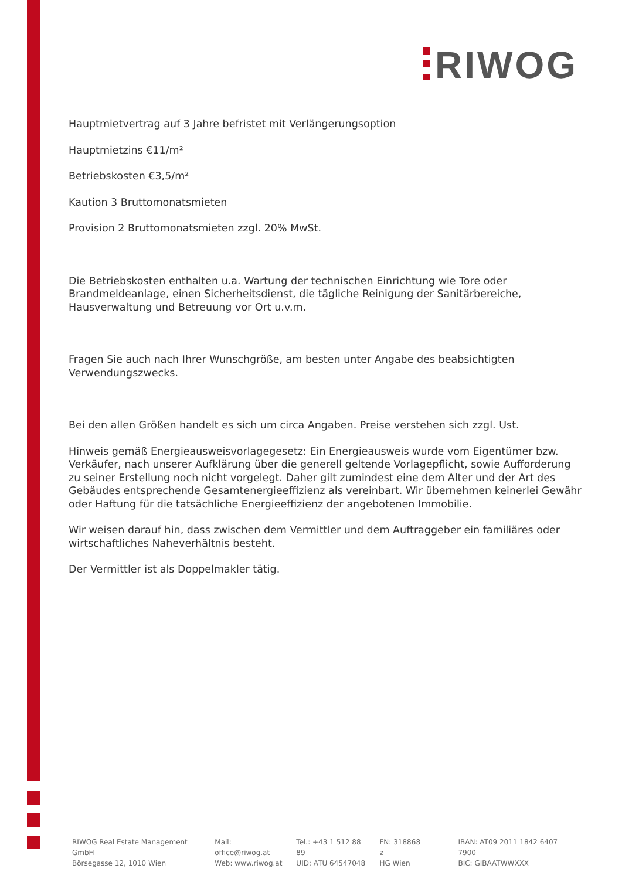RIWOG
Hauptmietvertrag auf 3 Jahre befristet mit Verlängerungsoption
Hauptmietzins €11/m²
Betriebskosten €3,5/m²
Kaution 3 Bruttomonatsmieten
Provision 2 Bruttomonatsmieten zzgl. 20% MwSt.
Die Betriebskosten enthalten u.a. Wartung der technischen Einrichtung wie Tore oder Brandmeldeanlage, einen Sicherheitsdienst, die tägliche Reinigung der Sanitärbereiche, Hausverwaltung und Betreuung vor Ort u.v.m.
Fragen Sie auch nach Ihrer Wunschgröße, am besten unter Angabe des beabsichtigten Verwendungszwecks.
Bei den allen Größen handelt es sich um circa Angaben. Preise verstehen sich zzgl. Ust.
Hinweis gemäß Energieausweisvorlagegesetz: Ein Energieausweis wurde vom Eigentümer bzw. Verkäufer, nach unserer Aufklärung über die generell geltende Vorlagepflicht, sowie Aufforderung zu seiner Erstellung noch nicht vorgelegt. Daher gilt zumindest eine dem Alter und der Art des Gebäudes entsprechende Gesamtenergieeffizienz als vereinbart. Wir übernehmen keinerlei Gewähr oder Haftung für die tatsächliche Energieeffizienz der angebotenen Immobilie.
Wir weisen darauf hin, dass zwischen dem Vermittler und dem Auftraggeber ein familiäres oder wirtschaftliches Naheverhältnis besteht.
Der Vermittler ist als Doppelmakler tätig.
RIWOG Real Estate Management GmbH
Börsegasse 12, 1010 Wien
Mail: office@riwog.at
Web: www.riwog.at
Tel.: +43 1 512 88 89
UID: ATU 64547048
FN: 318868 z
HG Wien
IBAN: AT09 2011 1842 6407 7900
BIC: GIBAATWWXXX